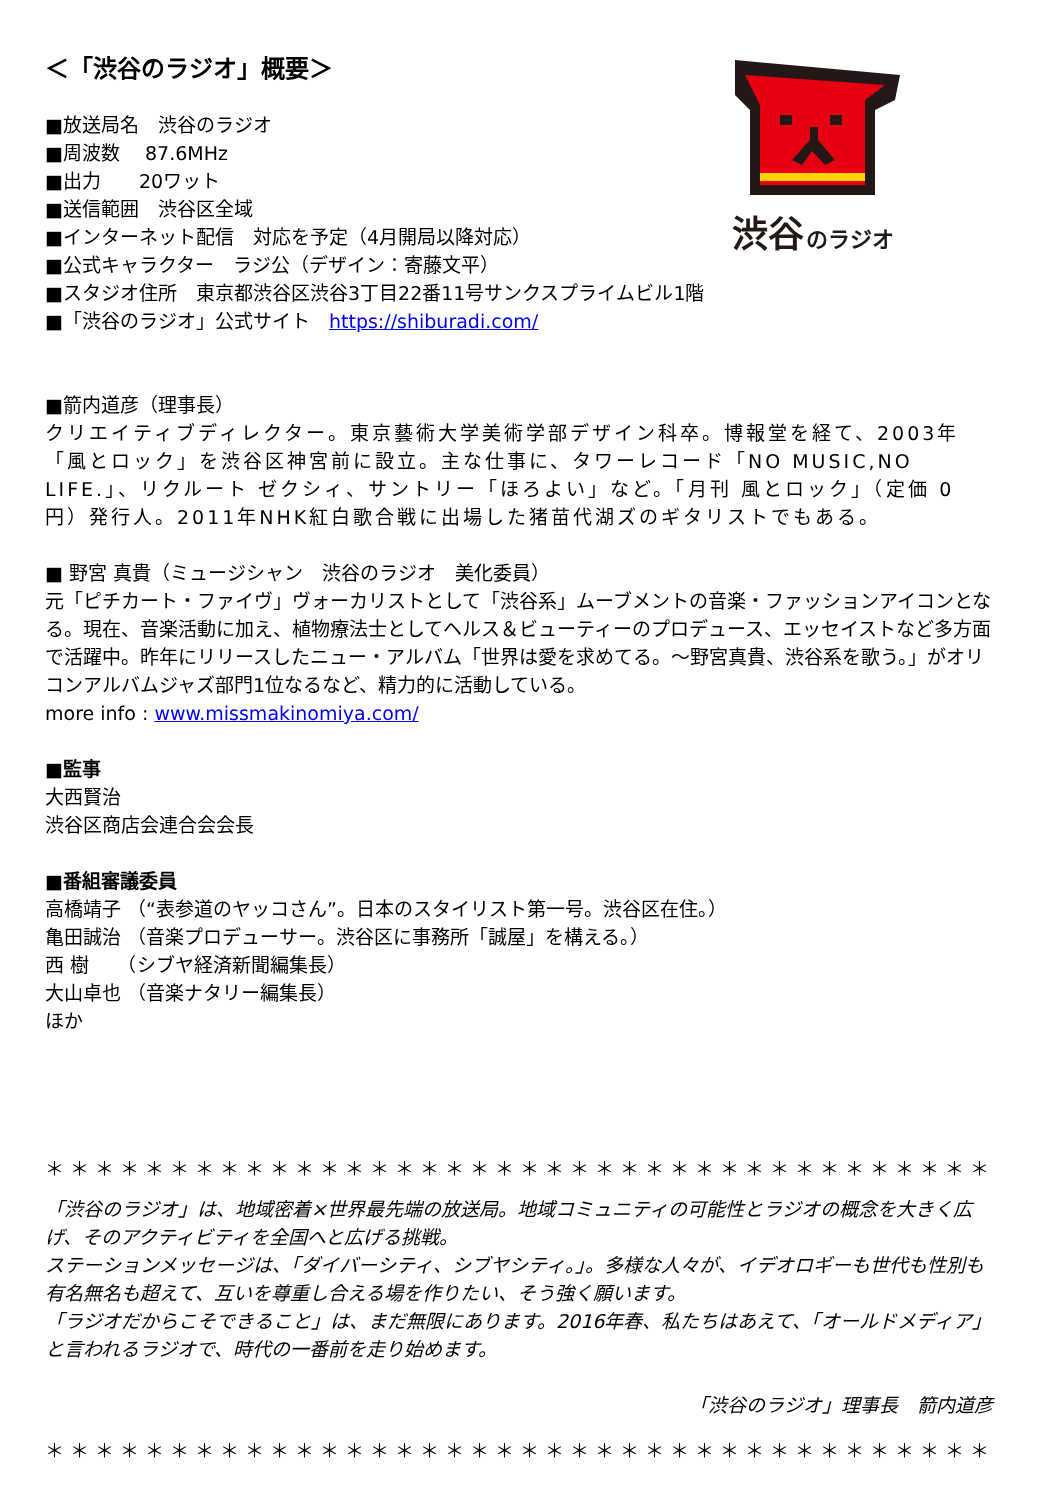渋谷
のラジオ
＜「渋谷のラジオ」概要＞
■放送局名　渋谷のラジオ
■周波数　 87.6MHz
■出力　　20ワット
■送信範囲　渋谷区全域
■インターネット配信　対応を予定（4月開局以降対応）
■公式キャラクター　ラジ公（デザイン：寄藤文平）
■スタジオ住所　東京都渋谷区渋谷3丁目22番11号サンクスプライムビル1階
■「渋谷のラジオ」公式サイト　https://shiburadi.com/
■箭内道彦（理事長）
クリエイティブディレクター。東京藝術大学美術学部デザイン科卒。博報堂を経て、2003年「風とロック」を渋谷区神宮前に設立。主な仕事に、タワーレコード「NO MUSIC,NO LIFE.」、リクルート ゼクシィ、サントリー「ほろよい」など。「月刊 風とロック」（定価 0 円）発行人。2011年NHK紅白歌合戦に出場した猪苗代湖ズのギタリストでもある。
■ 野宮 真貴（ミュージシャン　渋谷のラジオ　美化委員）
元「ピチカート・ファイヴ」ヴォーカリストとして「渋谷系」ムーブメントの音楽・ファッションアイコンとなる。現在、音楽活動に加え、植物療法士としてヘルス＆ビューティーのプロデュース、エッセイストなど多方面で活躍中。昨年にリリースしたニュー・アルバム「世界は愛を求めてる。～野宮真貴、渋谷系を歌う。」がオリコンアルバムジャズ部門1位なるなど、精力的に活動している。
more info : www.missmakinomiya.com/
■監事
大西賢治
渋谷区商店会連合会会長
■番組審議委員
高橋靖子 （“表参道のヤッコさん”。日本のスタイリスト第一号。渋谷区在住。）
亀田誠治 （音楽プロデューサー。渋谷区に事務所「誠屋」を構える。）
西 樹　　（シブヤ経済新聞編集長）
大山卓也 （音楽ナタリー編集長）
ほか
＊＊＊＊＊＊＊＊＊＊＊＊＊＊＊＊＊＊＊＊＊＊＊＊＊＊＊＊＊＊＊＊＊＊＊＊＊＊＊＊＊
「渋谷のラジオ」は、地域密着×世界最先端の放送局。地域コミュニティの可能性とラジオの概念を大きく広げ、そのアクティビティを全国へと広げる挑戦。
ステーションメッセージは、「ダイバーシティ、シブヤシティ。」。多様な人々が、イデオロギーも世代も性別も有名無名も超えて、互いを尊重し合える場を作りたい、そう強く願います。
「ラジオだからこそできること」は、まだ無限にあります。2016年春、私たちはあえて、「オールドメディア」と言われるラジオで、時代の一番前を走り始めます。
「渋谷のラジオ」理事長　箭内道彦
＊＊＊＊＊＊＊＊＊＊＊＊＊＊＊＊＊＊＊＊＊＊＊＊＊＊＊＊＊＊＊＊＊＊＊＊＊＊＊＊＊